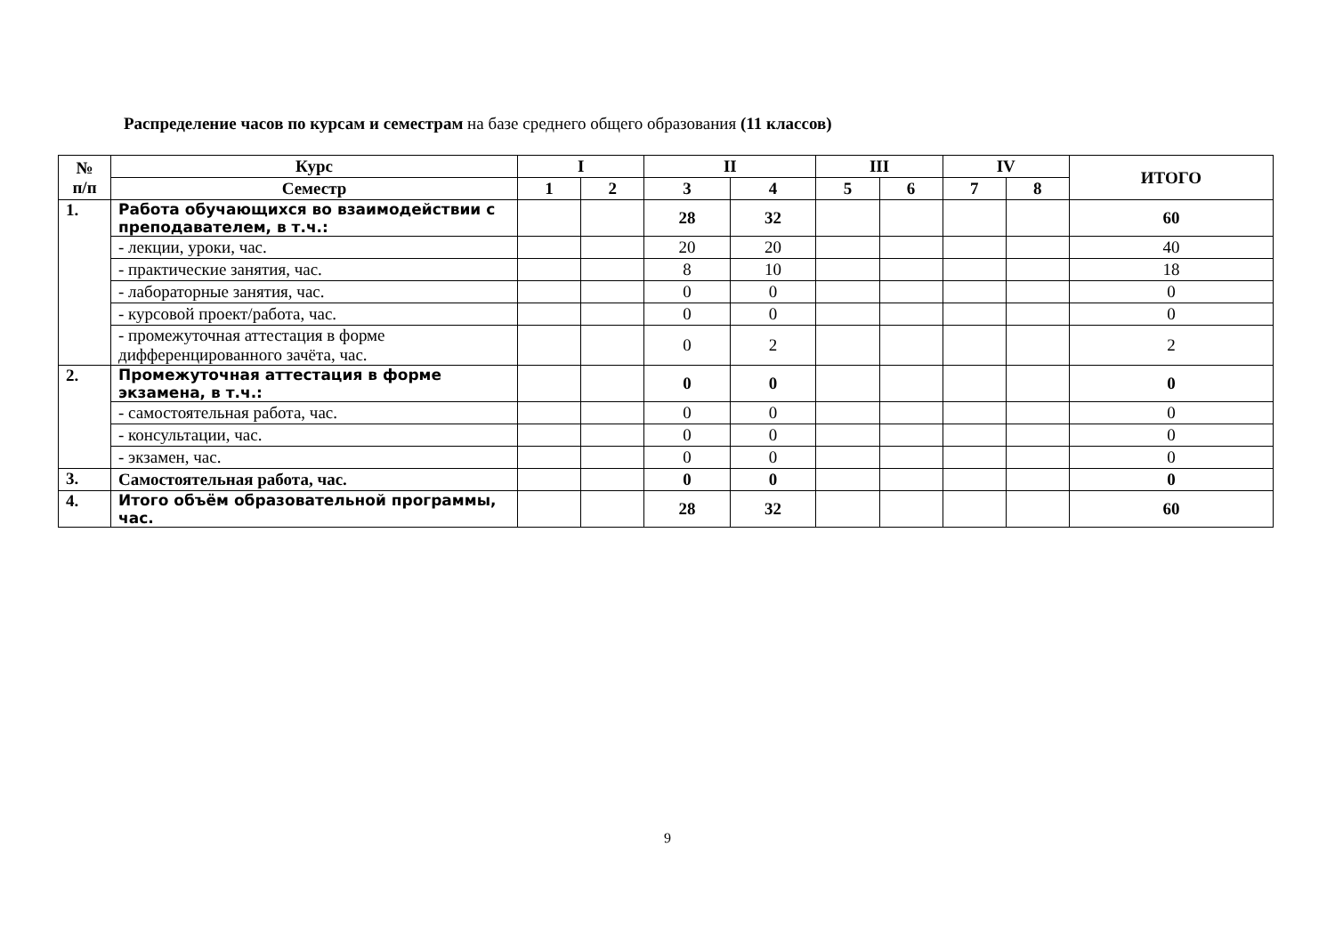Распределение часов по курсам и семестрам на базе среднего общего образования (11 классов)
| № п/п | Курс | I | | II | | III | | IV | | ИТОГО |
| --- | --- | --- | --- | --- | --- | --- | --- | --- | --- | --- |
| | Семестр | 1 | 2 | 3 | 4 | 5 | 6 | 7 | 8 | |
| 1. | Работа обучающихся во взаимодействии с преподавателем, в т.ч.: | | | 28 | 32 | | | | | 60 |
| | - лекции, уроки, час. | | | 20 | 20 | | | | | 40 |
| | - практические занятия, час. | | | 8 | 10 | | | | | 18 |
| | - лабораторные занятия, час. | | | 0 | 0 | | | | | 0 |
| | - курсовой проект/работа, час. | | | 0 | 0 | | | | | 0 |
| | - промежуточная аттестация в форме дифференцированного зачёта, час. | | | 0 | 2 | | | | | 2 |
| 2. | Промежуточная аттестация в форме экзамена, в т.ч.: | | | 0 | 0 | | | | | 0 |
| | - самостоятельная работа, час. | | | 0 | 0 | | | | | 0 |
| | - консультации, час. | | | 0 | 0 | | | | | 0 |
| | - экзамен, час. | | | 0 | 0 | | | | | 0 |
| 3. | Самостоятельная работа, час. | | | 0 | 0 | | | | | 0 |
| 4. | Итого объём образовательной программы, час. | | | 28 | 32 | | | | | 60 |
9